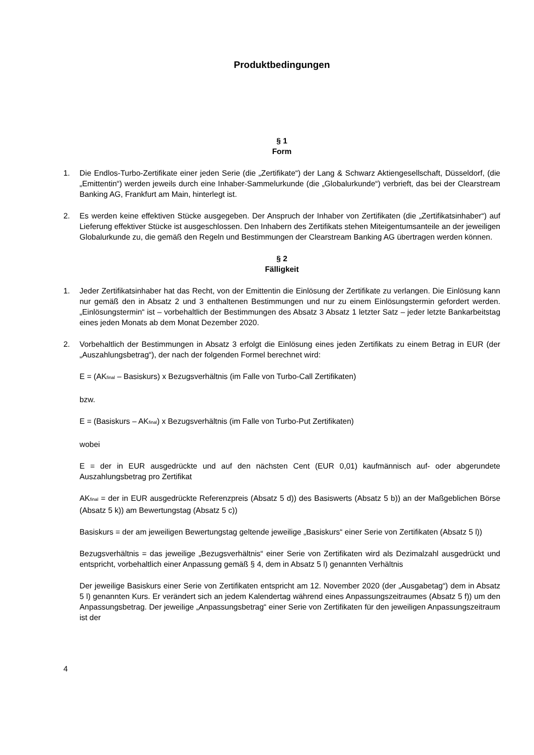Produktbedingungen
§ 1
Form
1. Die Endlos-Turbo-Zertifikate einer jeden Serie (die „Zertifikate“) der Lang & Schwarz Aktiengesellschaft, Düsseldorf, (die „Emittentin“) werden jeweils durch eine Inhaber-Sammelurkunde (die „Globalurkunde“) verbrieft, das bei der Clearstream Banking AG, Frankfurt am Main, hinterlegt ist.
2. Es werden keine effektiven Stücke ausgegeben. Der Anspruch der Inhaber von Zertifikaten (die „Zertifikatsinhaber“) auf Lieferung effektiver Stücke ist ausgeschlossen. Den Inhabern des Zertifikats stehen Miteigentumsanteile an der jeweiligen Globalurkunde zu, die gemäß den Regeln und Bestimmungen der Clearstream Banking AG übertragen werden können.
§ 2
Fälligkeit
1. Jeder Zertifikatsinhaber hat das Recht, von der Emittentin die Einlösung der Zertifikate zu verlangen. Die Einlösung kann nur gemäß den in Absatz 2 und 3 enthaltenen Bestimmungen und nur zu einem Einlösungstermin gefordert werden. „Einlösungstermin“ ist – vorbehaltlich der Bestimmungen des Absatz 3 Absatz 1 letzter Satz – jeder letzte Bankarbeitstag eines jeden Monats ab dem Monat Dezember 2020.
2. Vorbehaltlich der Bestimmungen in Absatz 3 erfolgt die Einlösung eines jeden Zertifikats zu einem Betrag in EUR (der „Auszahlungsbetrag“), der nach der folgenden Formel berechnet wird:
E = (AK<sub>final</sub> – Basiskurs) x Bezugsverhältnis (im Falle von Turbo-Call Zertifikaten)
bzw.
E = (Basiskurs – AK<sub>final</sub>) x Bezugsverhältnis (im Falle von Turbo-Put Zertifikaten)
wobei
E = der in EUR ausgedrückte und auf den nächsten Cent (EUR 0,01) kaufmännisch auf- oder abgerundete Auszahlungsbetrag pro Zertifikat
AK<sub>final</sub> = der in EUR ausgedrückte Referenzpreis (Absatz 5 d)) des Basiswerts (Absatz 5 b)) an der Maßgeblichen Börse (Absatz 5 k)) am Bewertungstag (Absatz 5 c))
Basiskurs = der am jeweiligen Bewertungstag geltende jeweilige „Basiskurs“ einer Serie von Zertifikaten (Absatz 5 l))
Bezugsverhältnis = das jeweilige „Bezugsverhältnis“ einer Serie von Zertifikaten wird als Dezimalzahl ausgedrückt und entspricht, vorbehaltlich einer Anpassung gemäß § 4, dem in Absatz 5 l) genannten Verhältnis
Der jeweilige Basiskurs einer Serie von Zertifikaten entspricht am 12. November 2020 (der „Ausgabetag“) dem in Absatz 5 l) genannten Kurs. Er verändert sich an jedem Kalendertag während eines Anpassungszeitraumes (Absatz 5 f)) um den Anpassungsbetrag. Der jeweilige „Anpassungsbetrag“ einer Serie von Zertifikaten für den jeweiligen Anpassungszeitraum ist der
4